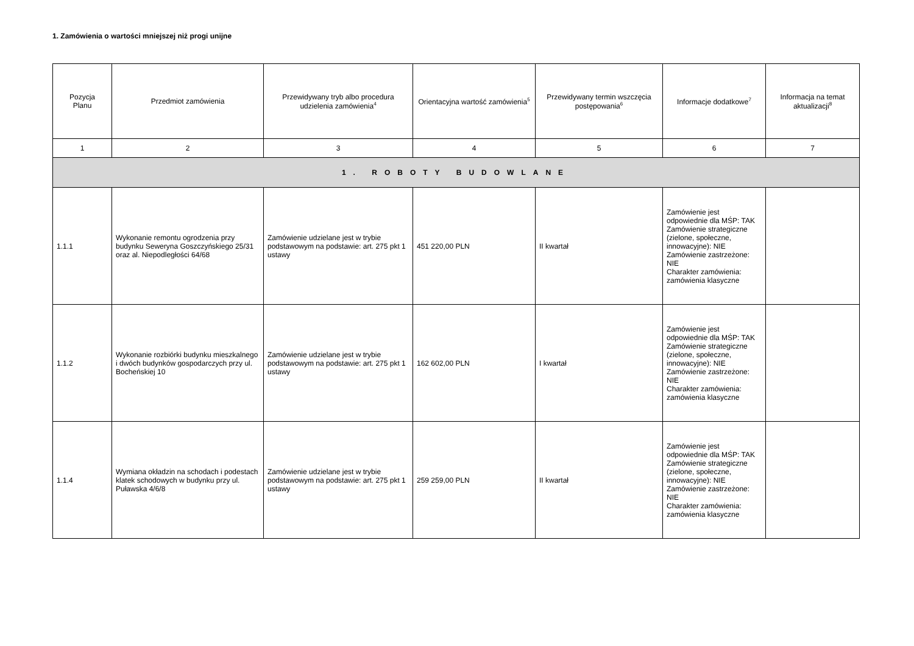1. Zamówienia o wartości mniejszej niż progi unijne
| Pozycja Planu | Przedmiot zamówienia | Przewidywany tryb albo procedura udzielenia zamówienia<sup>4</sup> | Orientacyjna wartość zamówienia<sup>5</sup> | Przewidywany termin wszczęcia postępowania<sup>6</sup> | Informacje dodatkowe<sup>7</sup> | Informacja na temat aktualizacji<sup>8</sup> |
| --- | --- | --- | --- | --- | --- | --- |
| 1 | 2 | 3 | 4 | 5 | 6 | 7 |
| 1. ROBOTY BUDOWLANE | | | | | | |
| 1.1.1 | Wykonanie remontu ogrodzenia przy budynku Seweryna Goszczyńskiego 25/31 oraz al. Niepodległości 64/68 | Zamówienie udzielane jest w trybie podstawowym na podstawie: art. 275 pkt 1 ustawy | 451 220,00 PLN | II kwartał | Zamówienie jest odpowiednie dla MŚP: TAK Zamówienie strategiczne (zielone, społeczne, innowacyjne): NIE Zamówienie zastrzeżone: NIE Charakter zamówienia: zamówienia klasyczne | |
| 1.1.2 | Wykonanie rozbiórki budynku mieszkalnego i dwóch budynków gospodarczych przy ul. Bocheńskiej 10 | Zamówienie udzielane jest w trybie podstawowym na podstawie: art. 275 pkt 1 ustawy | 162 602,00 PLN | I kwartał | Zamówienie jest odpowiednie dla MŚP: TAK Zamówienie strategiczne (zielone, społeczne, innowacyjne): NIE Zamówienie zastrzeżone: NIE Charakter zamówienia: zamówienia klasyczne | |
| 1.1.4 | Wymiana okładzin na schodach i podestach klatek schodowych w budynku przy ul. Puławska 4/6/8 | Zamówienie udzielane jest w trybie podstawowym na podstawie: art. 275 pkt 1 ustawy | 259 259,00 PLN | II kwartał | Zamówienie jest odpowiednie dla MŚP: TAK Zamówienie strategiczne (zielone, społeczne, innowacyjne): NIE Zamówienie zastrzeżone: NIE Charakter zamówienia: zamówienia klasyczne | |